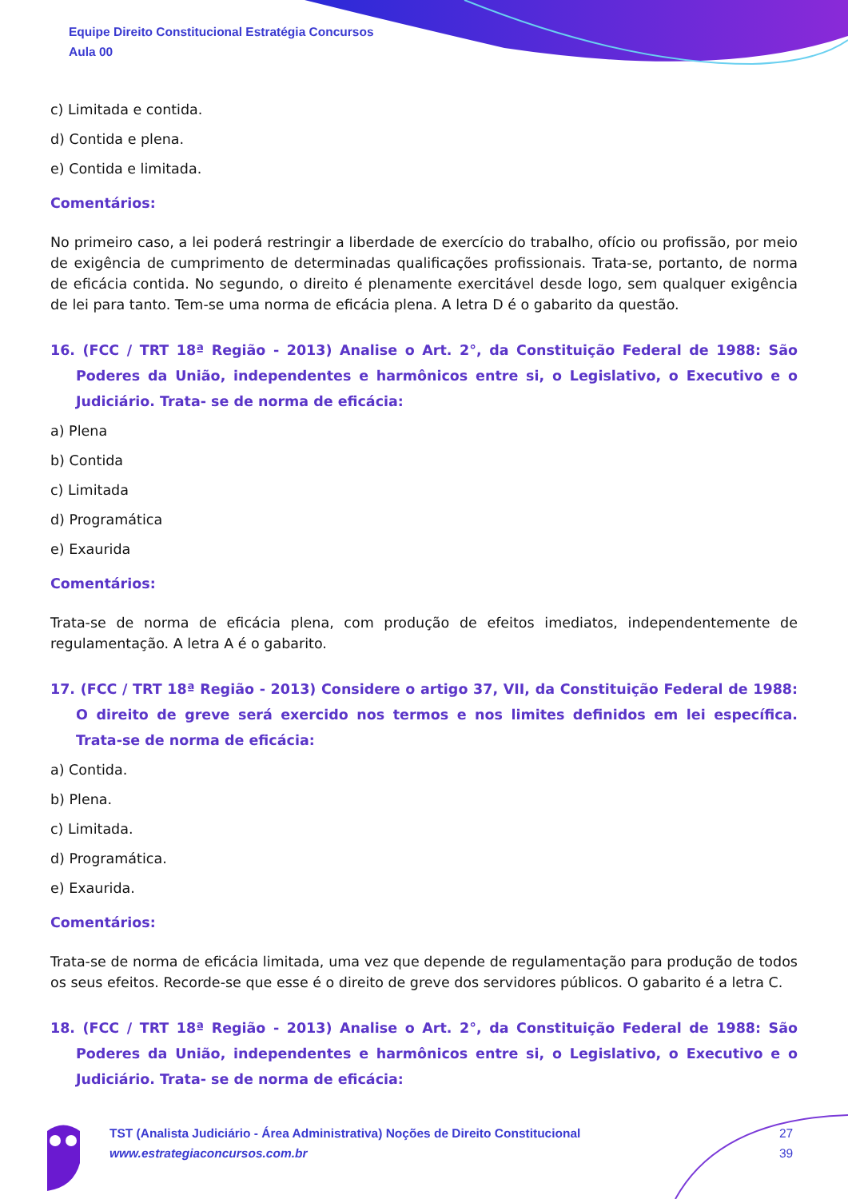Equipe Direito Constitucional Estratégia Concursos
Aula 00
c) Limitada e contida.
d) Contida e plena.
e) Contida e limitada.
Comentários:
No primeiro caso, a lei poderá restringir a liberdade de exercício do trabalho, ofício ou profissão, por meio de exigência de cumprimento de determinadas qualificações profissionais. Trata-se, portanto, de norma de eficácia contida. No segundo, o direito é plenamente exercitável desde logo, sem qualquer exigência de lei para tanto. Tem-se uma norma de eficácia plena. A letra D é o gabarito da questão.
16. (FCC / TRT 18ª Região - 2013) Analise o Art. 2°, da Constituição Federal de 1988: São Poderes da União, independentes e harmônicos entre si, o Legislativo, o Executivo e o Judiciário. Trata- se de norma de eficácia:
a) Plena
b) Contida
c) Limitada
d) Programática
e) Exaurida
Comentários:
Trata-se de norma de eficácia plena, com produção de efeitos imediatos, independentemente de regulamentação. A letra A é o gabarito.
17. (FCC / TRT 18ª Região - 2013) Considere o artigo 37, VII, da Constituição Federal de 1988: O direito de greve será exercido nos termos e nos limites definidos em lei específica. Trata-se de norma de eficácia:
a) Contida.
b) Plena.
c) Limitada.
d) Programática.
e) Exaurida.
Comentários:
Trata-se de norma de eficácia limitada, uma vez que depende de regulamentação para produção de todos os seus efeitos. Recorde-se que esse é o direito de greve dos servidores públicos. O gabarito é a letra C.
18. (FCC / TRT 18ª Região - 2013) Analise o Art. 2°, da Constituição Federal de 1988: São Poderes da União, independentes e harmônicos entre si, o Legislativo, o Executivo e o Judiciário. Trata- se de norma de eficácia:
TST (Analista Judiciário - Área Administrativa) Noções de Direito Constitucional
www.estrategiaconcursos.com.br
27
39